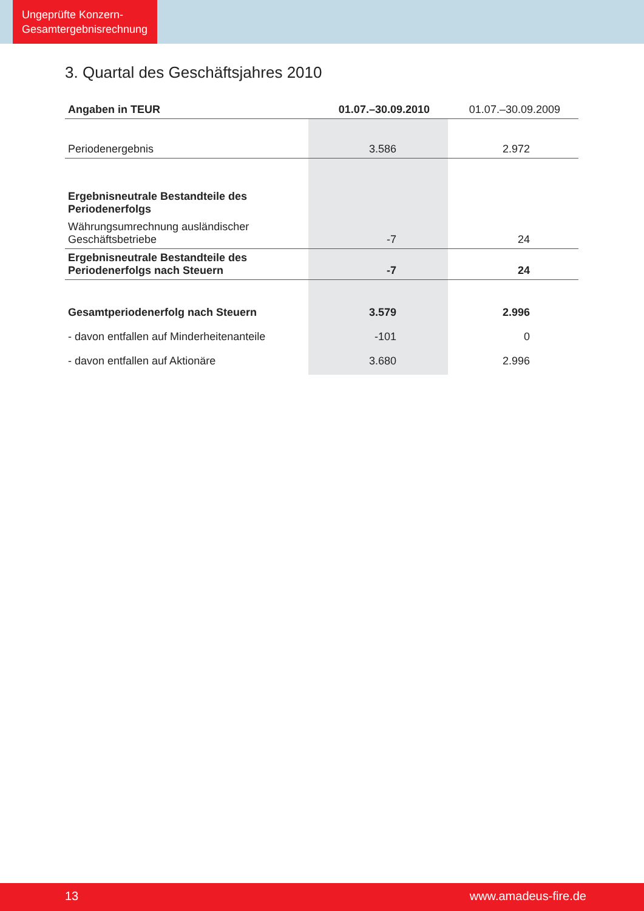Ungeprüfte Konzern-
Gesamtergebnisrechnung
3. Quartal des Geschäftsjahres 2010
| Angaben in TEUR | 01.07.–30.09.2010 | 01.07.–30.09.2009 |
| --- | --- | --- |
| Periodenergebnis | 3.586 | 2.972 |
| Ergebnisneutrale Bestandteile des Periodenerfolgs | | |
| Währungsumrechnung ausländischer Geschäftsbetriebe | -7 | 24 |
| Ergebnisneutrale Bestandteile des Periodenerfolgs nach Steuern | -7 | 24 |
| Gesamtperiodenerfolg nach Steuern | 3.579 | 2.996 |
| - davon entfallen auf Minderheitenanteile | -101 | 0 |
| - davon entfallen auf Aktionäre | 3.680 | 2.996 |
13 www.amadeus-fire.de